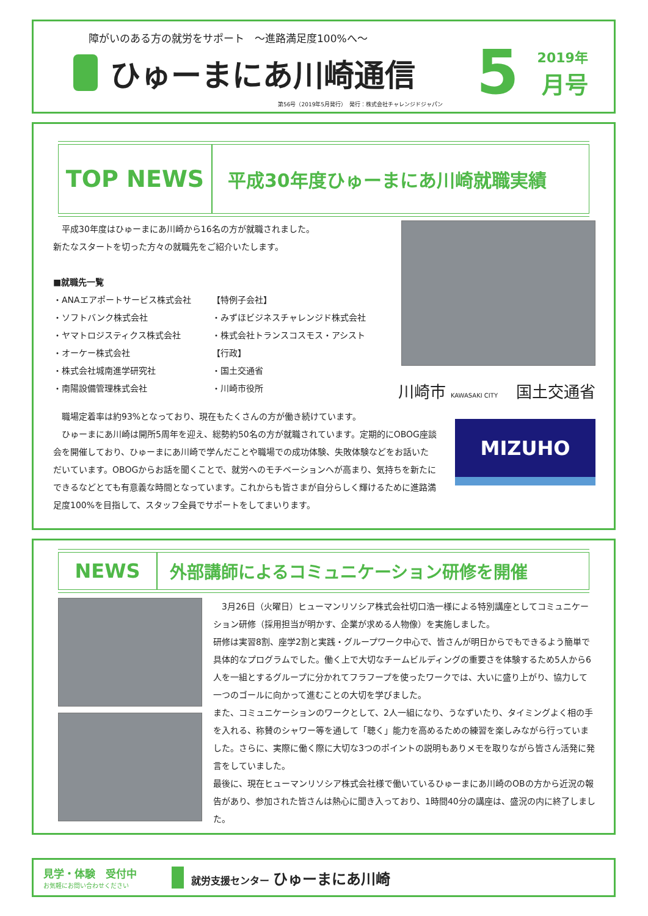障がいのある方の就労をサポート　～進路満足度100%へ～
ひゅーまにあ川崎通信
5
2019年
月号
第56号（2019年5月発行）　発行：株式会社チャレンジドジャパン
TOP NEWS
平成30年度ひゅーまにあ川崎就職実績
　平成30年度はひゅーまにあ川崎から16名の方が就職されました。
新たなスタートを切った方々の就職先をご紹介いたします。
■就職先一覧
・ANAエアポートサービス株式会社
・ソフトバンク株式会社
・ヤマトロジスティクス株式会社
・オーケー株式会社
・株式会社城南進学研究社
・南陽設備管理株式会社
【特例子会社】
・みずほビジネスチャレンジド株式会社
・株式会社トランスコスモス・アシスト
【行政】
・国土交通省
・川崎市役所
川崎市 KAWASAKI CITY 国土交通省
　職場定着率は約93%となっており、現在もたくさんの方が働き続けています。
　ひゅーまにあ川崎は開所5周年を迎え、総勢約50名の方が就職されています。定期的にOBOG座談会を開催しており、ひゅーまにあ川崎で学んだことや職場での成功体験、失敗体験などをお話いただいています。OBOGからお話を聞くことで、就労へのモチベーションへが高まり、気持ちを新たにできるなどとても有意義な時間となっています。これからも皆さまが自分らしく輝けるために進路満足度100%を目指して、スタッフ全員でサポートをしてまいります。
MIZUHO
NEWS 外部講師によるコミュニケーション研修を開催
　3月26日（火曜日）ヒューマンリソシア株式会社切口浩一様による特別講座としてコミュニケーション研修（採用担当が明かす、企業が求める人物像）を実施しました。
研修は実習8割、座学2割と実践・グループワーク中心で、皆さんが明日からでもできるよう簡単で具体的なプログラムでした。働く上で大切なチームビルディングの重要さを体験するため5人から6人を一組とするグループに分かれてフラフープを使ったワークでは、大いに盛り上がり、協力して一つのゴールに向かって進むことの大切を学びました。
また、コミュニケーションのワークとして、2人一組になり、うなずいたり、タイミングよく相の手を入れる、称賛のシャワー等を通して「聴く」能力を高めるための練習を楽しみながら行っていました。さらに、実際に働く際に大切な3つのポイントの説明もありメモを取りながら皆さん活発に発言をしていました。
最後に、現在ヒューマンリソシア株式会社様で働いているひゅーまにあ川崎のOBの方から近況の報告があり、参加された皆さんは熱心に聞き入っており、1時間40分の講座は、盛況の内に終了しました。
見学・体験　受付中
お気軽にお問い合わせください
就労支援センター ひゅーまにあ川崎